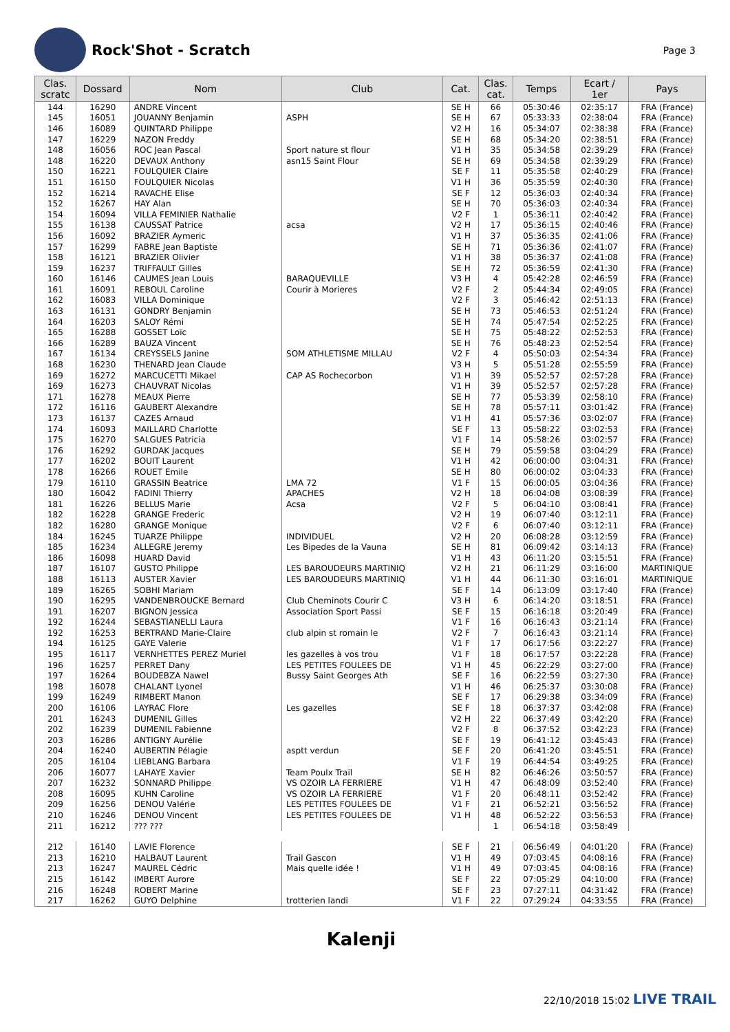Rock'Shot - Scratch
Page 3
| Clas. scratc | Dossard | Nom | Club | Cat. | Clas. cat. | Temps | Ecart / 1er | Pays |
| --- | --- | --- | --- | --- | --- | --- | --- | --- |
| 144 | 16290 | ANDRE Vincent | | SE H | 66 | 05:30:46 | 02:35:17 | FRA (France) |
| 145 | 16051 | JOUANNY Benjamin | ASPH | SE H | 67 | 05:33:33 | 02:38:04 | FRA (France) |
| 146 | 16089 | QUINTARD Philippe | | V2 H | 16 | 05:34:07 | 02:38:38 | FRA (France) |
| 147 | 16229 | NAZON Freddy | | SE H | 68 | 05:34:20 | 02:38:51 | FRA (France) |
| 148 | 16056 | ROC Jean Pascal | Sport nature st flour | V1 H | 35 | 05:34:58 | 02:39:29 | FRA (France) |
| 148 | 16220 | DEVAUX Anthony | asn15 Saint Flour | SE H | 69 | 05:34:58 | 02:39:29 | FRA (France) |
| 150 | 16221 | FOULQUIER Claire | | SE F | 11 | 05:35:58 | 02:40:29 | FRA (France) |
| 151 | 16150 | FOULQUIER Nicolas | | V1 H | 36 | 05:35:59 | 02:40:30 | FRA (France) |
| 152 | 16214 | RAVACHE Elise | | SE F | 12 | 05:36:03 | 02:40:34 | FRA (France) |
| 152 | 16267 | HAY Alan | | SE H | 70 | 05:36:03 | 02:40:34 | FRA (France) |
| 154 | 16094 | VILLA FEMINIER Nathalie | | V2 F | 1 | 05:36:11 | 02:40:42 | FRA (France) |
| 155 | 16138 | CAUSSAT Patrice | acsa | V2 H | 17 | 05:36:15 | 02:40:46 | FRA (France) |
| 156 | 16092 | BRAZIER Aymeric | | V1 H | 37 | 05:36:35 | 02:41:06 | FRA (France) |
| 157 | 16299 | FABRE Jean Baptiste | | SE H | 71 | 05:36:36 | 02:41:07 | FRA (France) |
| 158 | 16121 | BRAZIER Olivier | | V1 H | 38 | 05:36:37 | 02:41:08 | FRA (France) |
| 159 | 16237 | TRIFFAULT Gilles | | SE H | 72 | 05:36:59 | 02:41:30 | FRA (France) |
| 160 | 16146 | CAUMES Jean Louis | BARAQUEVILLE | V3 H | 4 | 05:42:28 | 02:46:59 | FRA (France) |
| 161 | 16091 | REBOUL Caroline | Courir à Morieres | V2 F | 2 | 05:44:34 | 02:49:05 | FRA (France) |
| 162 | 16083 | VILLA Dominique | | V2 F | 3 | 05:46:42 | 02:51:13 | FRA (France) |
| 163 | 16131 | GONDRY Benjamin | | SE H | 73 | 05:46:53 | 02:51:24 | FRA (France) |
| 164 | 16203 | SALOY Rémi | | SE H | 74 | 05:47:54 | 02:52:25 | FRA (France) |
| 165 | 16288 | GOSSET Loïc | | SE H | 75 | 05:48:22 | 02:52:53 | FRA (France) |
| 166 | 16289 | BAUZA Vincent | | SE H | 76 | 05:48:23 | 02:52:54 | FRA (France) |
| 167 | 16134 | CREYSSELS Janine | SOM ATHLETISME MILLAU | V2 F | 4 | 05:50:03 | 02:54:34 | FRA (France) |
| 168 | 16230 | THENARD Jean Claude | | V3 H | 5 | 05:51:28 | 02:55:59 | FRA (France) |
| 169 | 16272 | MARCUCETTI Mikael | CAP AS Rochecorbon | V1 H | 39 | 05:52:57 | 02:57:28 | FRA (France) |
| 169 | 16273 | CHAUVRAT Nicolas | | V1 H | 39 | 05:52:57 | 02:57:28 | FRA (France) |
| 171 | 16278 | MEAUX Pierre | | SE H | 77 | 05:53:39 | 02:58:10 | FRA (France) |
| 172 | 16116 | GAUBERT Alexandre | | SE H | 78 | 05:57:11 | 03:01:42 | FRA (France) |
| 173 | 16137 | CAZES Arnaud | | V1 H | 41 | 05:57:36 | 03:02:07 | FRA (France) |
| 174 | 16093 | MAILLARD Charlotte | | SE F | 13 | 05:58:22 | 03:02:53 | FRA (France) |
| 175 | 16270 | SALGUES Patricia | | V1 F | 14 | 05:58:26 | 03:02:57 | FRA (France) |
| 176 | 16292 | GURDAK Jacques | | SE H | 79 | 05:59:58 | 03:04:29 | FRA (France) |
| 177 | 16202 | BOUIT Laurent | | V1 H | 42 | 06:00:00 | 03:04:31 | FRA (France) |
| 178 | 16266 | ROUET Emile | | SE H | 80 | 06:00:02 | 03:04:33 | FRA (France) |
| 179 | 16110 | GRASSIN Beatrice | LMA 72 | V1 F | 15 | 06:00:05 | 03:04:36 | FRA (France) |
| 180 | 16042 | FADINI Thierry | APACHES | V2 H | 18 | 06:04:08 | 03:08:39 | FRA (France) |
| 181 | 16226 | BELLUS Marie | Acsa | V2 F | 5 | 06:04:10 | 03:08:41 | FRA (France) |
| 182 | 16228 | GRANGE Frederic | | V2 H | 19 | 06:07:40 | 03:12:11 | FRA (France) |
| 182 | 16280 | GRANGE Monique | | V2 F | 6 | 06:07:40 | 03:12:11 | FRA (France) |
| 184 | 16245 | TUARZE Philippe | INDIVIDUEL | V2 H | 20 | 06:08:28 | 03:12:59 | FRA (France) |
| 185 | 16234 | ALLEGRE Jeremy | Les Bipedes de la Vauna | SE H | 81 | 06:09:42 | 03:14:13 | FRA (France) |
| 186 | 16098 | HUARD David | | V1 H | 43 | 06:11:20 | 03:15:51 | FRA (France) |
| 187 | 16107 | GUSTO Philippe | LES BAROUDEURS MARTINIQ | V2 H | 21 | 06:11:29 | 03:16:00 | MARTINIQUE |
| 188 | 16113 | AUSTER Xavier | LES BAROUDEURS MARTINIQ | V1 H | 44 | 06:11:30 | 03:16:01 | MARTINIQUE |
| 189 | 16265 | SOBHI Mariam | | SE F | 14 | 06:13:09 | 03:17:40 | FRA (France) |
| 190 | 16295 | VANDENBROUCKE Bernard | Club Cheminots Courir C | V3 H | 6 | 06:14:20 | 03:18:51 | FRA (France) |
| 191 | 16207 | BIGNON Jessica | Association Sport Passi | SE F | 15 | 06:16:18 | 03:20:49 | FRA (France) |
| 192 | 16244 | SEBASTIANELLI Laura | | V1 F | 16 | 06:16:43 | 03:21:14 | FRA (France) |
| 192 | 16253 | BERTRAND Marie-Claire | club alpin st romain le | V2 F | 7 | 06:16:43 | 03:21:14 | FRA (France) |
| 194 | 16125 | GAYE Valerie | | V1 F | 17 | 06:17:56 | 03:22:27 | FRA (France) |
| 195 | 16117 | VERNHETTES PEREZ Muriel | les gazelles à vos trou | V1 F | 18 | 06:17:57 | 03:22:28 | FRA (France) |
| 196 | 16257 | PERRET Dany | LES PETITES FOULEES DE | V1 H | 45 | 06:22:29 | 03:27:00 | FRA (France) |
| 197 | 16264 | BOUDEBZA Nawel | Bussy Saint Georges Ath | SE F | 16 | 06:22:59 | 03:27:30 | FRA (France) |
| 198 | 16078 | CHALANT Lyonel | | V1 H | 46 | 06:25:37 | 03:30:08 | FRA (France) |
| 199 | 16249 | RIMBERT Manon | | SE F | 17 | 06:29:38 | 03:34:09 | FRA (France) |
| 200 | 16106 | LAYRAC Flore | Les gazelles | SE F | 18 | 06:37:37 | 03:42:08 | FRA (France) |
| 201 | 16243 | DUMENIL Gilles | | V2 H | 22 | 06:37:49 | 03:42:20 | FRA (France) |
| 202 | 16239 | DUMENIL Fabienne | | V2 F | 8 | 06:37:52 | 03:42:23 | FRA (France) |
| 203 | 16286 | ANTIGNY Aurélie | | SE F | 19 | 06:41:12 | 03:45:43 | FRA (France) |
| 204 | 16240 | AUBERTIN Pélagie | asptt verdun | SE F | 20 | 06:41:20 | 03:45:51 | FRA (France) |
| 205 | 16104 | LIEBLANG Barbara | | V1 F | 19 | 06:44:54 | 03:49:25 | FRA (France) |
| 206 | 16077 | LAHAYE Xavier | Team Poulx Trail | SE H | 82 | 06:46:26 | 03:50:57 | FRA (France) |
| 207 | 16232 | SONNARD Philippe | VS OZOIR LA FERRIERE | V1 H | 47 | 06:48:09 | 03:52:40 | FRA (France) |
| 208 | 16095 | KUHN Caroline | VS OZOIR LA FERRIERE | V1 F | 20 | 06:48:11 | 03:52:42 | FRA (France) |
| 209 | 16256 | DENOU Valérie | LES PETITES FOULEES DE | V1 F | 21 | 06:52:21 | 03:56:52 | FRA (France) |
| 210 | 16246 | DENOU Vincent | LES PETITES FOULEES DE | V1 H | 48 | 06:52:22 | 03:56:53 | FRA (France) |
| 211 | 16212 | ??? ??? | | | 1 | 06:54:18 | 03:58:49 | |
| 212 | 16140 | LAVIE Florence | | SE F | 21 | 06:56:49 | 04:01:20 | FRA (France) |
| 213 | 16210 | HALBAUT Laurent | Trail Gascon | V1 H | 49 | 07:03:45 | 04:08:16 | FRA (France) |
| 213 | 16247 | MAUREL Cédric | Mais quelle idée ! | V1 H | 49 | 07:03:45 | 04:08:16 | FRA (France) |
| 215 | 16142 | IMBERT Aurore | | SE F | 22 | 07:05:29 | 04:10:00 | FRA (France) |
| 216 | 16248 | ROBERT Marine | | SE F | 23 | 07:27:11 | 04:31:42 | FRA (France) |
| 217 | 16262 | GUYO Delphine | trotterien landi | V1 F | 22 | 07:29:24 | 04:33:55 | FRA (France) |
Kalenji
22/10/2018 15:02 LIVE TRAIL